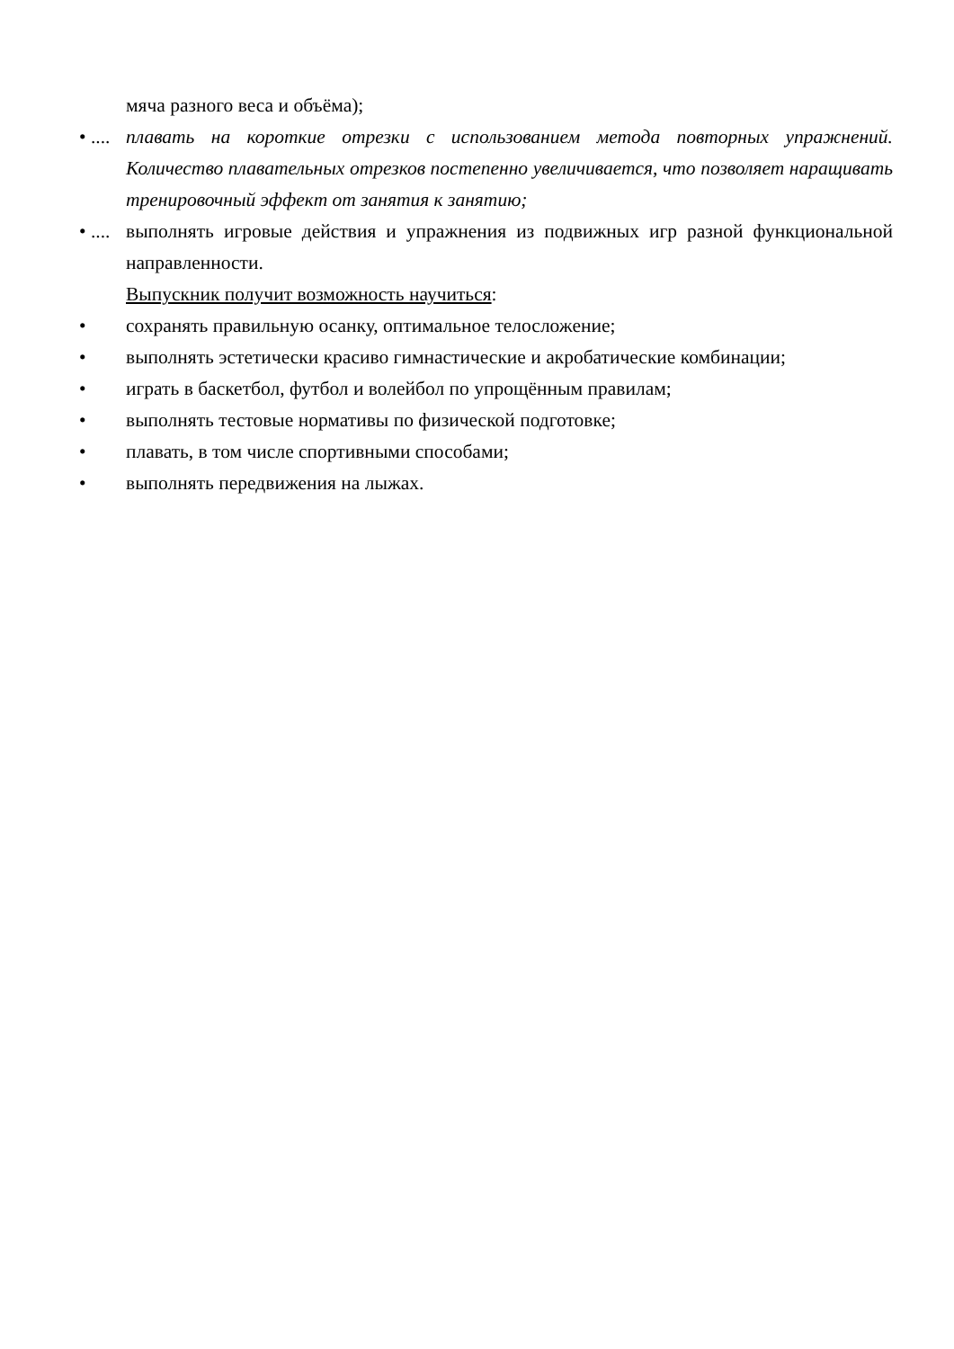мяча разного веса и объёма);
• ....
плавать на короткие отрезки с использованием метода повторных упражнений. Количество плавательных отрезков постепенно увеличивается, что позволяет наращивать тренировочный эффект от занятия к занятию;
• ....
выполнять игровые действия и упражнения из подвижных игр разной функциональной направленности.
Выпускник получит возможность научиться:
• сохранять правильную осанку, оптимальное телосложение;
• выполнять эстетически красиво гимнастические и акробатические комбинации;
• играть в баскетбол, футбол и волейбол по упрощённым правилам;
• выполнять тестовые нормативы по физической подготовке;
• плавать, в том числе спортивными способами;
• выполнять передвижения на лыжах.